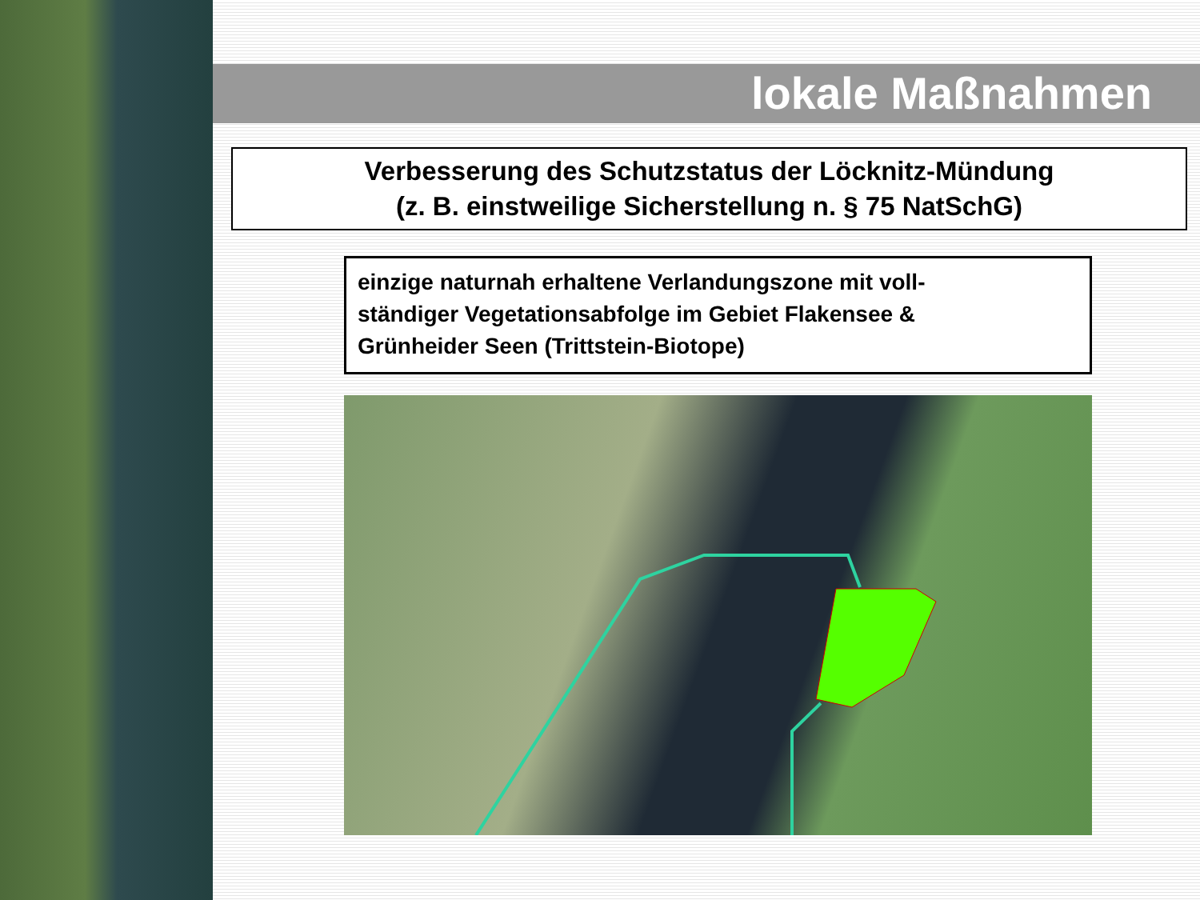lokale Maßnahmen
Verbesserung des Schutzstatus der Löcknitz-Mündung
(z. B. einstweilige Sicherstellung n. § 75 NatSchG)
einzige naturnah erhaltene Verlandungszone mit voll-
ständiger Vegetationsabfolge im Gebiet Flakensee &
Grünheider Seen (Trittstein-Biotope)